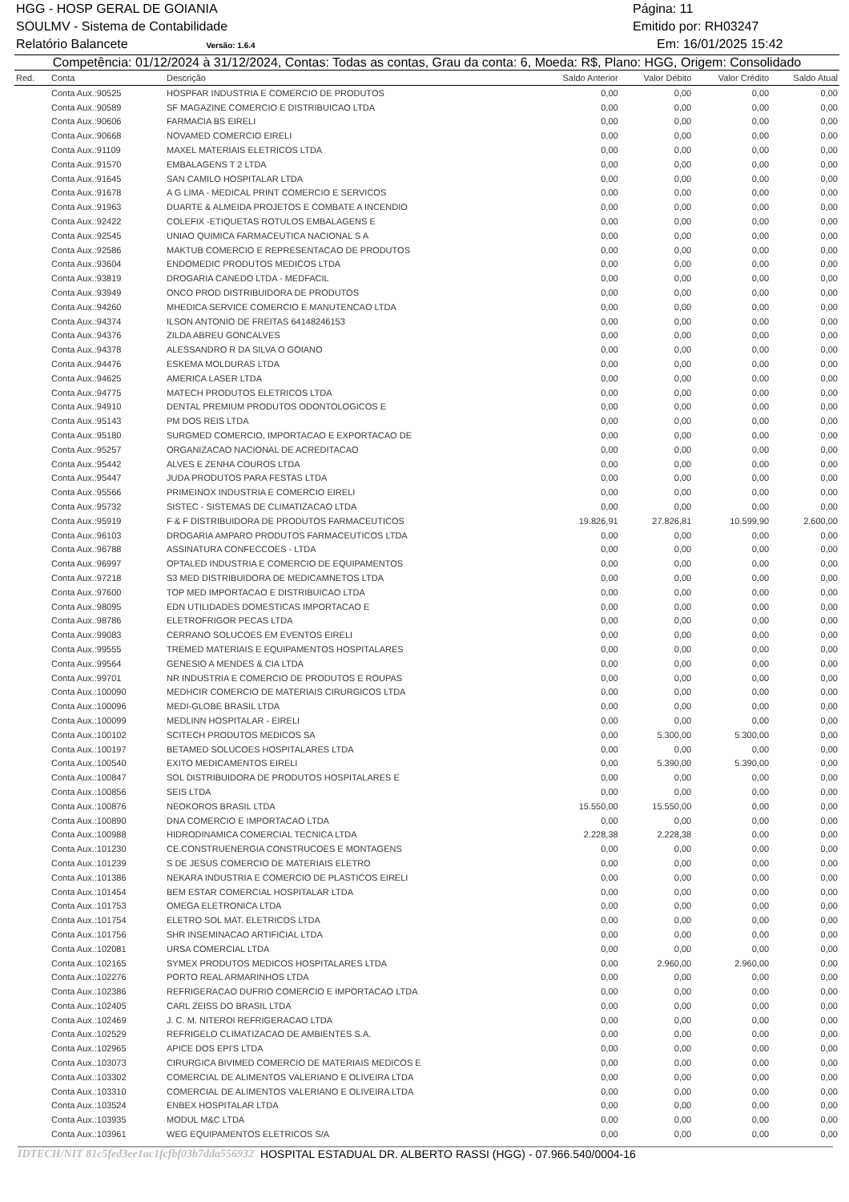HGG - HOSP GERAL DE GOIANIA Página: 11
SOULMV - Sistema de Contabilidade Emitido por: RH03247
Relatório Balancete Versão: 1.6.4 Em: 16/01/2025 15:42
Competência: 01/12/2024 à 31/12/2024, Contas: Todas as contas, Grau da conta: 6, Moeda: R$, Plano: HGG, Origem: Consolidado
| Red. | Conta | Descrição | Saldo Anterior | Valor Débito | Valor Crédito | Saldo Atual |
| --- | --- | --- | --- | --- | --- | --- |
| | Conta Aux.:90525 | HOSPFAR INDUSTRIA E COMERCIO DE PRODUTOS | 0,00 | 0,00 | 0,00 | 0,00 |
| | Conta Aux.:90589 | SF MAGAZINE COMERCIO E DISTRIBUICAO LTDA | 0,00 | 0,00 | 0,00 | 0,00 |
| | Conta Aux.:90606 | FARMACIA BS EIRELI | 0,00 | 0,00 | 0,00 | 0,00 |
| | Conta Aux.:90668 | NOVAMED COMERCIO EIRELI | 0,00 | 0,00 | 0,00 | 0,00 |
| | Conta Aux.:91109 | MAXEL MATERIAIS ELETRICOS LTDA | 0,00 | 0,00 | 0,00 | 0,00 |
| | Conta Aux.:91570 | EMBALAGENS T 2 LTDA | 0,00 | 0,00 | 0,00 | 0,00 |
| | Conta Aux.:91645 | SAN CAMILO HOSPITALAR LTDA | 0,00 | 0,00 | 0,00 | 0,00 |
| | Conta Aux.:91678 | A G LIMA - MEDICAL PRINT COMERCIO E SERVICOS | 0,00 | 0,00 | 0,00 | 0,00 |
| | Conta Aux.:91963 | DUARTE & ALMEIDA PROJETOS E COMBATE A INCENDIO | 0,00 | 0,00 | 0,00 | 0,00 |
| | Conta Aux.:92422 | COLEFIX -ETIQUETAS ROTULOS EMBALAGENS E | 0,00 | 0,00 | 0,00 | 0,00 |
| | Conta Aux.:92545 | UNIAO QUIMICA FARMACEUTICA NACIONAL S A | 0,00 | 0,00 | 0,00 | 0,00 |
| | Conta Aux.:92586 | MAKTUB COMERCIO E REPRESENTACAO DE PRODUTOS | 0,00 | 0,00 | 0,00 | 0,00 |
| | Conta Aux.:93604 | ENDOMEDIC PRODUTOS MEDICOS LTDA | 0,00 | 0,00 | 0,00 | 0,00 |
| | Conta Aux.:93819 | DROGARIA CANEDO LTDA - MEDFACIL | 0,00 | 0,00 | 0,00 | 0,00 |
| | Conta Aux.:93949 | ONCO PROD DISTRIBUIDORA DE PRODUTOS | 0,00 | 0,00 | 0,00 | 0,00 |
| | Conta Aux.:94260 | MHEDICA SERVICE COMERCIO E MANUTENCAO LTDA | 0,00 | 0,00 | 0,00 | 0,00 |
| | Conta Aux.:94374 | ILSON ANTONIO DE FREITAS 64148246153 | 0,00 | 0,00 | 0,00 | 0,00 |
| | Conta Aux.:94376 | ZILDA ABREU GONCALVES | 0,00 | 0,00 | 0,00 | 0,00 |
| | Conta Aux.:94378 | ALESSANDRO R DA SILVA O GOIANO | 0,00 | 0,00 | 0,00 | 0,00 |
| | Conta Aux.:94476 | ESKEMA MOLDURAS LTDA | 0,00 | 0,00 | 0,00 | 0,00 |
| | Conta Aux.:94625 | AMERICA LASER LTDA | 0,00 | 0,00 | 0,00 | 0,00 |
| | Conta Aux.:94775 | MATECH PRODUTOS ELETRICOS LTDA | 0,00 | 0,00 | 0,00 | 0,00 |
| | Conta Aux.:94910 | DENTAL PREMIUM PRODUTOS ODONTOLOGICOS E | 0,00 | 0,00 | 0,00 | 0,00 |
| | Conta Aux.:95143 | PM DOS REIS LTDA | 0,00 | 0,00 | 0,00 | 0,00 |
| | Conta Aux.:95180 | SURGMED COMERCIO, IMPORTACAO E EXPORTACAO DE | 0,00 | 0,00 | 0,00 | 0,00 |
| | Conta Aux.:95257 | ORGANIZACAO NACIONAL DE ACREDITACAO | 0,00 | 0,00 | 0,00 | 0,00 |
| | Conta Aux.:95442 | ALVES E ZENHA COUROS LTDA | 0,00 | 0,00 | 0,00 | 0,00 |
| | Conta Aux.:95447 | JUDA PRODUTOS PARA FESTAS LTDA | 0,00 | 0,00 | 0,00 | 0,00 |
| | Conta Aux.:95566 | PRIMEINOX INDUSTRIA E COMERCIO EIRELI | 0,00 | 0,00 | 0,00 | 0,00 |
| | Conta Aux.:95732 | SISTEC - SISTEMAS DE CLIMATIZACAO LTDA | 0,00 | 0,00 | 0,00 | 0,00 |
| | Conta Aux.:95919 | F & F DISTRIBUIDORA DE PRODUTOS FARMACEUTICOS | 19.826,91 | 27.826,81 | 10.599,90 | 2.600,00 |
| | Conta Aux.:96103 | DROGARIA AMPARO PRODUTOS FARMACEUTICOS LTDA | 0,00 | 0,00 | 0,00 | 0,00 |
| | Conta Aux.:96788 | ASSINATURA CONFECCOES - LTDA | 0,00 | 0,00 | 0,00 | 0,00 |
| | Conta Aux.:96997 | OPTALED INDUSTRIA E COMERCIO DE EQUIPAMENTOS | 0,00 | 0,00 | 0,00 | 0,00 |
| | Conta Aux.:97218 | S3 MED DISTRIBUIDORA DE MEDICAMNETOS LTDA | 0,00 | 0,00 | 0,00 | 0,00 |
| | Conta Aux.:97600 | TOP MED IMPORTACAO E DISTRIBUICAO LTDA | 0,00 | 0,00 | 0,00 | 0,00 |
| | Conta Aux.:98095 | EDN UTILIDADES DOMESTICAS IMPORTACAO E | 0,00 | 0,00 | 0,00 | 0,00 |
| | Conta Aux.:98786 | ELETROFRIGOR PECAS LTDA | 0,00 | 0,00 | 0,00 | 0,00 |
| | Conta Aux.:99083 | CERRANO SOLUCOES EM EVENTOS EIRELI | 0,00 | 0,00 | 0,00 | 0,00 |
| | Conta Aux.:99555 | TREMED MATERIAIS E EQUIPAMENTOS HOSPITALARES | 0,00 | 0,00 | 0,00 | 0,00 |
| | Conta Aux.:99564 | GENESIO A MENDES & CIA LTDA | 0,00 | 0,00 | 0,00 | 0,00 |
| | Conta Aux.:99701 | NR INDUSTRIA E COMERCIO DE PRODUTOS E ROUPAS | 0,00 | 0,00 | 0,00 | 0,00 |
| | Conta Aux.:100090 | MEDHCIR COMERCIO DE MATERIAIS CIRURGICOS LTDA | 0,00 | 0,00 | 0,00 | 0,00 |
| | Conta Aux.:100096 | MEDI-GLOBE BRASIL LTDA | 0,00 | 0,00 | 0,00 | 0,00 |
| | Conta Aux.:100099 | MEDLINN HOSPITALAR - EIRELI | 0,00 | 0,00 | 0,00 | 0,00 |
| | Conta Aux.:100102 | SCITECH PRODUTOS MEDICOS SA | 0,00 | 5.300,00 | 5.300,00 | 0,00 |
| | Conta Aux.:100197 | BETAMED SOLUCOES HOSPITALARES LTDA | 0,00 | 0,00 | 0,00 | 0,00 |
| | Conta Aux.:100540 | EXITO MEDICAMENTOS EIRELI | 0,00 | 5.390,00 | 5.390,00 | 0,00 |
| | Conta Aux.:100847 | SOL DISTRIBUIDORA DE PRODUTOS HOSPITALARES E | 0,00 | 0,00 | 0,00 | 0,00 |
| | Conta Aux.:100856 | SEIS LTDA | 0,00 | 0,00 | 0,00 | 0,00 |
| | Conta Aux.:100876 | NEOKOROS BRASIL LTDA | 15.550,00 | 15.550,00 | 0,00 | 0,00 |
| | Conta Aux.:100890 | DNA COMERCIO E IMPORTACAO LTDA | 0,00 | 0,00 | 0,00 | 0,00 |
| | Conta Aux.:100988 | HIDRODINAMICA COMERCIAL TECNICA LTDA | 2.228,38 | 2.228,38 | 0,00 | 0,00 |
| | Conta Aux.:101230 | CE.CONSTRUENERGIA CONSTRUCOES E MONTAGENS | 0,00 | 0,00 | 0,00 | 0,00 |
| | Conta Aux.:101239 | S DE JESUS COMERCIO DE MATERIAIS ELETRO | 0,00 | 0,00 | 0,00 | 0,00 |
| | Conta Aux.:101386 | NEKARA INDUSTRIA E COMERCIO DE PLASTICOS EIRELI | 0,00 | 0,00 | 0,00 | 0,00 |
| | Conta Aux.:101454 | BEM ESTAR COMERCIAL HOSPITALAR LTDA | 0,00 | 0,00 | 0,00 | 0,00 |
| | Conta Aux.:101753 | OMEGA ELETRONICA LTDA | 0,00 | 0,00 | 0,00 | 0,00 |
| | Conta Aux.:101754 | ELETRO SOL MAT. ELETRICOS LTDA | 0,00 | 0,00 | 0,00 | 0,00 |
| | Conta Aux.:101756 | SHR INSEMINACAO ARTIFICIAL LTDA | 0,00 | 0,00 | 0,00 | 0,00 |
| | Conta Aux.:102081 | URSA COMERCIAL LTDA | 0,00 | 0,00 | 0,00 | 0,00 |
| | Conta Aux.:102165 | SYMEX PRODUTOS MEDICOS HOSPITALARES LTDA | 0,00 | 2.960,00 | 2.960,00 | 0,00 |
| | Conta Aux.:102276 | PORTO REAL ARMARINHOS LTDA | 0,00 | 0,00 | 0,00 | 0,00 |
| | Conta Aux.:102386 | REFRIGERACAO DUFRIO COMERCIO E IMPORTACAO LTDA | 0,00 | 0,00 | 0,00 | 0,00 |
| | Conta Aux.:102405 | CARL ZEISS DO BRASIL LTDA | 0,00 | 0,00 | 0,00 | 0,00 |
| | Conta Aux.:102469 | J. C. M. NITEROI REFRIGERACAO LTDA | 0,00 | 0,00 | 0,00 | 0,00 |
| | Conta Aux.:102529 | REFRIGELO CLIMATIZACAO DE AMBIENTES S.A. | 0,00 | 0,00 | 0,00 | 0,00 |
| | Conta Aux.:102965 | APICE DOS EPI'S LTDA | 0,00 | 0,00 | 0,00 | 0,00 |
| | Conta Aux.:103073 | CIRURGICA BIVIMED COMERCIO DE MATERIAIS MEDICOS E | 0,00 | 0,00 | 0,00 | 0,00 |
| | Conta Aux.:103302 | COMERCIAL DE ALIMENTOS VALERIANO E OLIVEIRA LTDA | 0,00 | 0,00 | 0,00 | 0,00 |
| | Conta Aux.:103310 | COMERCIAL DE ALIMENTOS VALERIANO E OLIVEIRA LTDA | 0,00 | 0,00 | 0,00 | 0,00 |
| | Conta Aux.:103524 | ENBEX HOSPITALAR LTDA | 0,00 | 0,00 | 0,00 | 0,00 |
| | Conta Aux.:103935 | MODUL M&C LTDA | 0,00 | 0,00 | 0,00 | 0,00 |
| | Conta Aux.:103961 | WEG EQUIPAMENTOS ELETRICOS S/A | 0,00 | 0,00 | 0,00 | 0,00 |
IDTECH/NIT 81c5fed3ee1ac1fcfbf03b7dda556932 HOSPITAL ESTADUAL DR. ALBERTO RASSI (HGG) - 07.966.540/0004-16